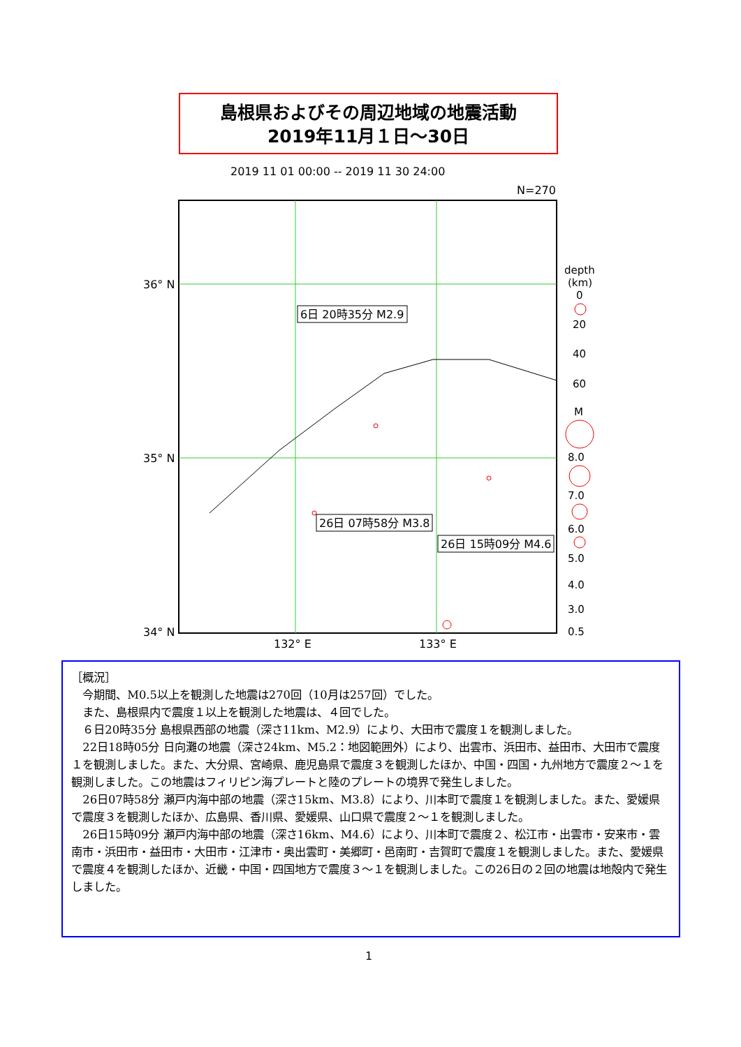島根県およびその周辺地域の地震活動
2019年11月１日～30日
2019 11 01 00:00 -- 2019 11 30 24:00
N=270
36° N
35° N
34° N
132° E
133° E
6日 20時35分 M2.9
26日 07時58分 M3.8
26日 15時09分 M4.6
depth
(km)
0
20
40
60
M
8.0
7.0
6.0
5.0
4.0
3.0
0.5
［概況］
今期間、M0.5以上を観測した地震は270回（10月は257回）でした。
また、島根県内で震度１以上を観測した地震は、４回でした。
６日20時35分 島根県西部の地震（深さ11km、M2.9）により、大田市で震度１を観測しました。
22日18時05分 日向灘の地震（深さ24km、M5.2：地図範囲外）により、出雲市、浜田市、益田市、大田市で震度１を観測しました。また、大分県、宮崎県、鹿児島県で震度３を観測したほか、中国・四国・九州地方で震度２～１を観測しました。この地震はフィリピン海プレートと陸のプレートの境界で発生しました。
26日07時58分 瀬戸内海中部の地震（深さ15km、M3.8）により、川本町で震度１を観測しました。また、愛媛県で震度３を観測したほか、広島県、香川県、愛媛県、山口県で震度２～１を観測しました。
26日15時09分 瀬戸内海中部の地震（深さ16km、M4.6）により、川本町で震度２、松江市・出雲市・安来市・雲南市・浜田市・益田市・大田市・江津市・奥出雲町・美郷町・邑南町・吉賀町で震度１を観測しました。また、愛媛県で震度４を観測したほか、近畿・中国・四国地方で震度３～１を観測しました。この26日の２回の地震は地殻内で発生しました。
1